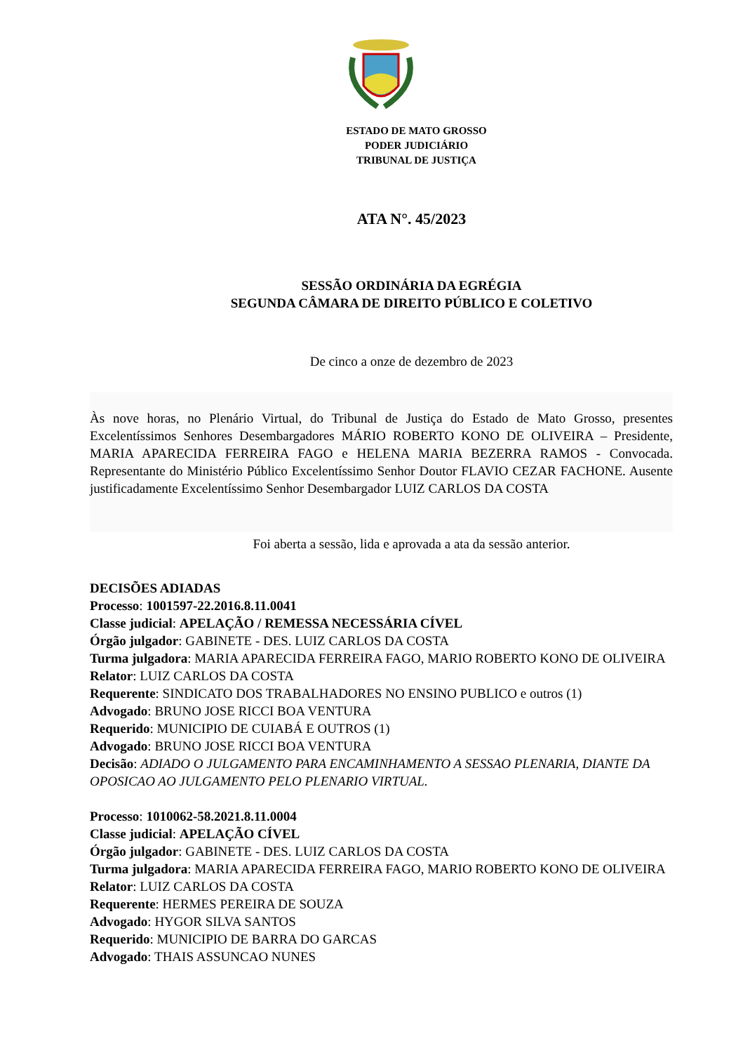ESTADO DE MATO GROSSO
PODER JUDICIÁRIO
TRIBUNAL DE JUSTIÇA
ATA N°. 45/2023
SESSÃO ORDINÁRIA DA EGRÉGIA
SEGUNDA CÂMARA DE DIREITO PÚBLICO E COLETIVO
De cinco a onze de dezembro de 2023
Às nove horas, no Plenário Virtual, do Tribunal de Justiça do Estado de Mato Grosso, presentes Excelentíssimos Senhores Desembargadores MÁRIO ROBERTO KONO DE OLIVEIRA – Presidente, MARIA APARECIDA FERREIRA FAGO e HELENA MARIA BEZERRA RAMOS - Convocada. Representante do Ministério Público Excelentíssimo Senhor Doutor FLAVIO CEZAR FACHONE. Ausente justificadamente Excelentíssimo Senhor Desembargador LUIZ CARLOS DA COSTA
Foi aberta a sessão, lida e aprovada a ata da sessão anterior.
DECISÕES ADIADAS
Processo: 1001597-22.2016.8.11.0041
Classe judicial: APELAÇÃO / REMESSA NECESSÁRIA CÍVEL
Órgão julgador: GABINETE - DES. LUIZ CARLOS DA COSTA
Turma julgadora: MARIA APARECIDA FERREIRA FAGO, MARIO ROBERTO KONO DE OLIVEIRA
Relator: LUIZ CARLOS DA COSTA
Requerente: SINDICATO DOS TRABALHADORES NO ENSINO PUBLICO e outros (1)
Advogado: BRUNO JOSE RICCI BOA VENTURA
Requerido: MUNICIPIO DE CUIABÁ E OUTROS (1)
Advogado: BRUNO JOSE RICCI BOA VENTURA
Decisão: ADIADO O JULGAMENTO PARA ENCAMINHAMENTO A SESSAO PLENARIA, DIANTE DA OPOSICAO AO JULGAMENTO PELO PLENARIO VIRTUAL.
Processo: 1010062-58.2021.8.11.0004
Classe judicial: APELAÇÃO CÍVEL
Órgão julgador: GABINETE - DES. LUIZ CARLOS DA COSTA
Turma julgadora: MARIA APARECIDA FERREIRA FAGO, MARIO ROBERTO KONO DE OLIVEIRA
Relator: LUIZ CARLOS DA COSTA
Requerente: HERMES PEREIRA DE SOUZA
Advogado: HYGOR SILVA SANTOS
Requerido: MUNICIPIO DE BARRA DO GARCAS
Advogado: THAIS ASSUNCAO NUNES